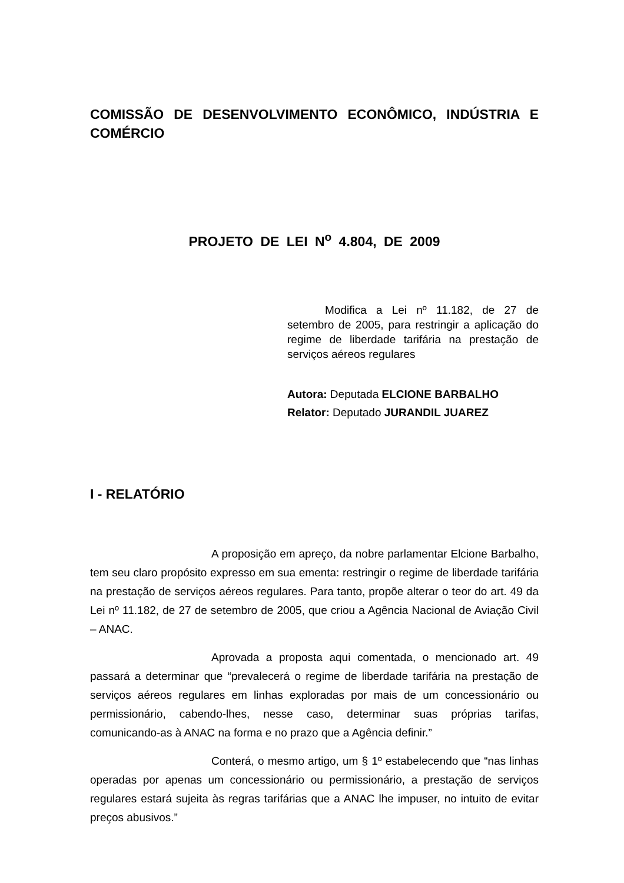COMISSÃO DE DESENVOLVIMENTO ECONÔMICO, INDÚSTRIA E COMÉRCIO
PROJETO DE LEI N<sup>o</sup> 4.804, DE 2009
Modifica a Lei nº 11.182, de 27 de setembro de 2005, para restringir a aplicação do regime de liberdade tarifária na prestação de serviços aéreos regulares
Autora: Deputada ELCIONE BARBALHO
Relator: Deputado JURANDIL JUAREZ
I - RELATÓRIO
A proposição em apreço, da nobre parlamentar Elcione Barbalho, tem seu claro propósito expresso em sua ementa: restringir o regime de liberdade tarifária na prestação de serviços aéreos regulares. Para tanto, propõe alterar o teor do art. 49 da Lei nº 11.182, de 27 de setembro de 2005, que criou a Agência Nacional de Aviação Civil – ANAC.
Aprovada a proposta aqui comentada, o mencionado art. 49 passará a determinar que “prevalecerá o regime de liberdade tarifária na prestação de serviços aéreos regulares em linhas exploradas por mais de um concessionário ou permissionário, cabendo-lhes, nesse caso, determinar suas próprias tarifas, comunicando-as à ANAC na forma e no prazo que a Agência definir.”
Conterá, o mesmo artigo, um § 1º estabelecendo que “nas linhas operadas por apenas um concessionário ou permissionário, a prestação de serviços regulares estará sujeita às regras tarifárias que a ANAC lhe impuser, no intuito de evitar preços abusivos.”